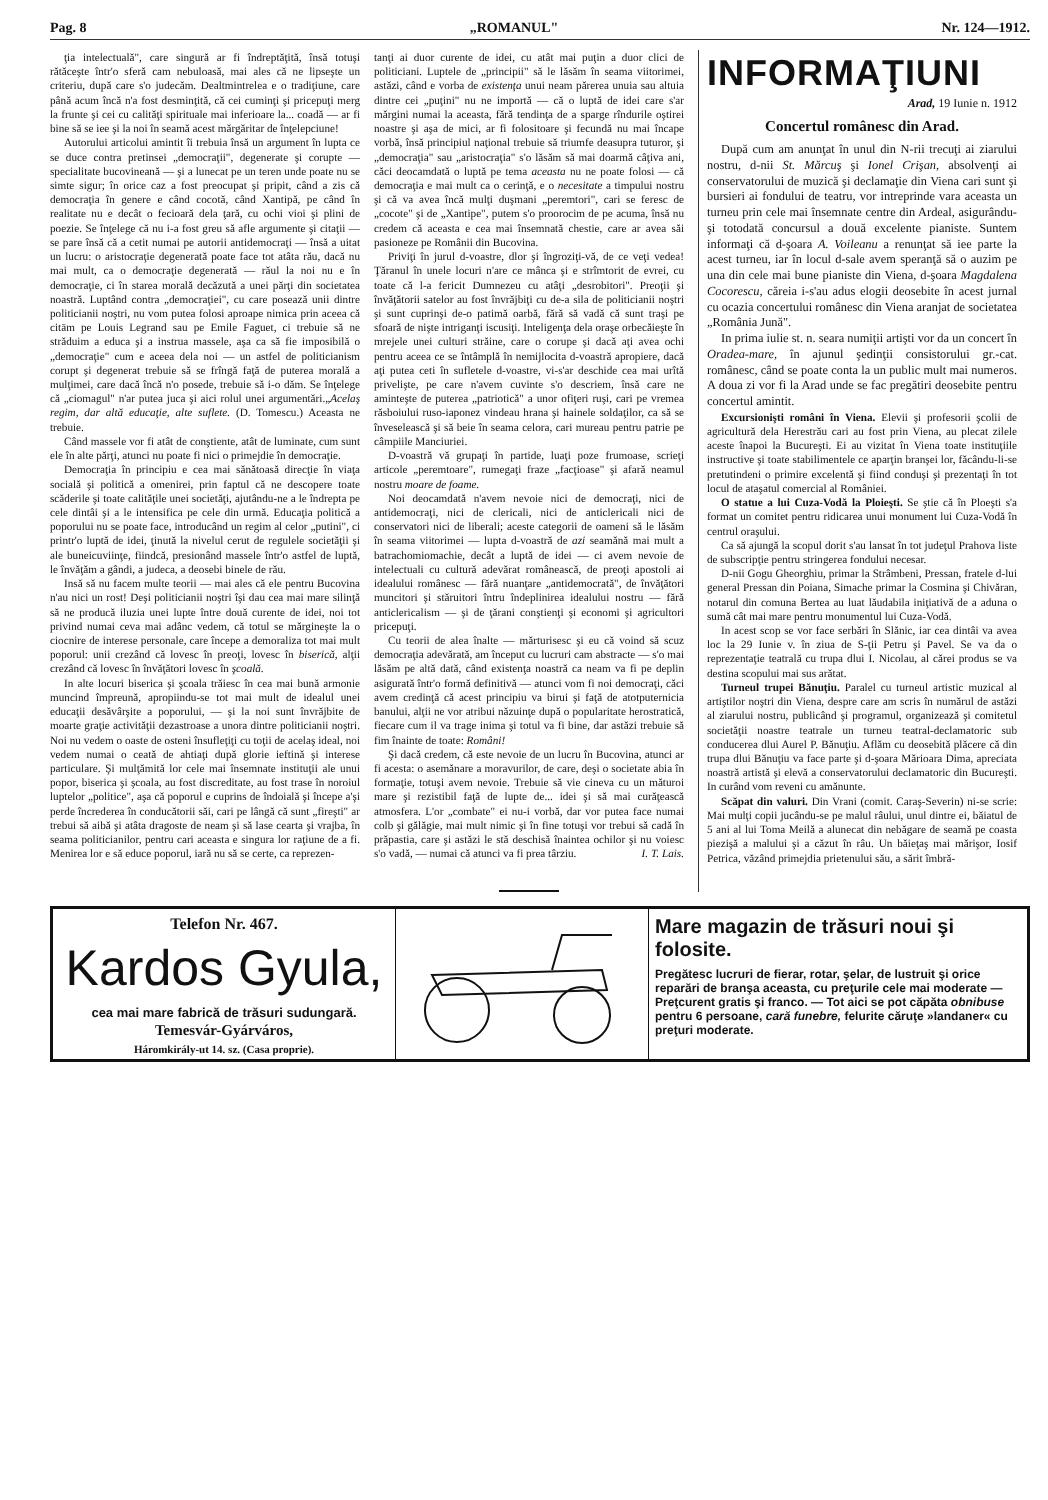Pag. 8 „ROMANUL" Nr. 124—1912.
ţia intelectuală", care singură ar fi îndreptăţită, însă totuşi rătăceşte într'o sferă cam nebuloasă, mai ales că ne lipseşte un criteriu, după care s'o judecăm. Dealtmintrelea e o tradiţiune, care până acum încă n'a fost desminţită, că cei cuminţi şi pricepuţi merg la frunte şi cei cu calităţi spirituale mai inferioare la... coadă — ar fi bine să se iee şi la noi în seamă acest mărgăritar de înţelepciune!
Autorului articolui amintit îi trebuia însă un argument în lupta ce se duce contra pretinsei „democraţii", degenerate şi corupte — specialitate bucovineană — şi a lunecat pe un teren unde poate nu se simte sigur; în orice caz a fost preocupat şi pripit, când a zis că democraţia în genere e când cocotă, când Xantipă, pe când în realitate nu e decât o fecioară dela ţară, cu ochi vioi şi plini de poezie. Se înţelege că nu i-a fost greu să afle argumente şi citaţii — se pare însă că a cetit numai pe autorii antidemocraţi — însă a uitat un lucru: o aristocraţie degenerată poate face tot atâta rău, dacă nu mai mult, ca o democraţie degenerată — răul la noi nu e în democraţie, ci în starea morală decăzută a unei părţi din societatea noastră. Luptând contra „democraţiei", cu care posează unii dintre politicianii noştri, nu vom putea folosi aproape nimica prin aceea că citām pe Louis Legrand sau pe Emile Faguet, ci trebuie să ne străduim a educa şi a instrua massele, aşa ca să fie imposibilă o „democraţie" cum e aceea dela noi — un astfel de politicianism corupt şi degenerat trebuie să se frîngă faţă de puterea morală a mulţimei, care dacă încă n'o posede, trebuie să i-o dăm. Se înţelege că „ciomagul" n'ar putea juca şi aici rolul unei argumentări.„Acelaş regim, dar altă educaţie, alte suflete. (D. Tomescu.) Aceasta ne trebuie.
Când massele vor fi atât de conştiente, atât de luminate, cum sunt ele în alte părţi, atunci nu poate fi nici o primejdie în democraţie.
Democraţia în principiu e cea mai sănătoasă direcţie în viaţa socială şi politică a omenirei, prin faptul că ne descopere toate scăderile şi toate calităţile unei societăţi, ajutându-ne a le îndrepta pe cele dintâi şi a le intensifica pe cele din urmă. Educaţia politică a poporului nu se poate face, introducând un regim al celor „putini", ci printr'o luptă de idei, ţinută la nivelul cerut de regulele societăţii şi ale buneicuviinţe, fiindcă, presionând massele într'o astfel de luptă, le învăţăm a gândi, a judeca, a deosebi binele de rău.
Insă să nu facem multe teorii — mai ales că ele pentru Bucovina n'au nici un rost! Deşi politicianii noştri îşi dau cea mai mare silinţă să ne producă iluzia unei lupte între două curente de idei, noi tot privind numai ceva mai adânc vedem, că totul se mărgineşte la o ciocnire de interese personale, care începe a demoraliza tot mai mult poporul: unii crezând că lovesc în preoţi, lovesc în biserică, alţii crezând că lovesc în învăţători lovesc în şcoală.
In alte locuri biserica şi şcoala trăiesc în cea mai bună armonie muncind împreună, apropiindu-se tot mai mult de idealul unei educaţii desăvârşite a poporului, — şi la noi sunt învrăjbite de moarte graţie activităţii dezastroase a unora dintre politicianii noştri. Noi nu vedem o oaste de osteni însufleţiţi cu toţii de acelaş ideal, noi vedem numai o ceată de ahtiaţi după glorie ieftină şi interese particulare. Şi mulţămită lor cele mai însemnate instituţii ale unui popor, biserica şi şcoala, au fost discreditate, au fost trase în noroiul luptelor „politice", aşa că poporul e cuprins de îndoială şi începe a'şi perde încrederea în conducătorii săi, cari pe lângă că sunt „fireşti" ar trebui să aibă şi atâta dragoste de neam şi să lase cearta şi vrajba, în seama politicianilor, pentru cari aceasta e singura lor raţiune de a fi. Menirea lor e să educe poporul, iară nu să se certe, ca reprezen-
tanţi ai duor curente de idei, cu atât mai puţin a duor clici de politiciani. Luptele de „principii" să le lăsăm în seama viitorimei, astăzi, când e vorba de existenţa unui neam părerea unuia sau altuia dintre cei „puţini" nu ne importă — că o luptă de idei care s'ar mărgini numai la aceasta, fără tendinţa de a sparge rîndurile oştirei noastre şi aşa de mici, ar fi folositoare şi fecundă nu mai încape vorbă, însă principiul naţional trebuie să triumfe deasupra tuturor, şi „democraţia" sau „aristocraţia" s'o lăsăm să mai doarmă câţiva ani, căci deocamdată o luptă pe tema aceasta nu ne poate folosi — că democraţia e mai mult ca o cerinţă, e o necesitate a timpului nostru şi că va avea încă mulţi duşmani „peremtori", cari se feresc de „cocote" şi de „Xantipe", putem s'o proorocim de pe acuma, însă nu credem că aceasta e cea mai însemnată chestie, care ar avea săi pasioneze pe Românii din Bucovina.
Priviţi în jurul d-voastre, dlor şi îngroziţi-vă, de ce veţi vedea! Ţăranul în unele locuri n'are ce mânca şi e strîmtorit de evrei, cu toate că l-a fericit Dumnezeu cu atâţi „desrobitori". Preoţii şi învăţătorii satelor au fost învrăjbiţi cu de-a sila de politicianii noştri şi sunt cuprinşi de-o patimă oarbă, fără să vadă că sunt traşi pe sfoară de nişte intriganţi iscusiţi. Inteligenţa dela oraşe orbecăieşte în mrejele unei culturi străine, care o corupe şi dacă aţi avea ochi pentru aceea ce se întâmplă în nemijlocita d-voastră apropiere, dacă aţi putea ceti în sufletele d-voastre, vi-s'ar deschide cea mai urîtă privelişte, pe care n'avem cuvinte s'o descriem, însă care ne aminteşte de puterea „patriotică" a unor ofiţeri ruşi, cari pe vremea răsboiului ruso-iaponez vindeau hrana şi hainele soldaţilor, ca să se înveselească şi să beie în seama celora, cari mureau pentru patrie pe câmpiile Manciuriei.
D-voastră vă grupaţi în partide, luaţi poze frumoase, scrieţi articole „peremtoare", rumegaţi fraze „facţioase" şi afară neamul nostru moare de foame.
Noi deocamdată n'avem nevoie nici de democraţi, nici de antidemocraţi, nici de clericali, nici de anticlericali nici de conservatori nici de liberali; aceste categorii de oameni să le lăsăm în seama viitorimei — lupta d-voastră de azi seamănă mai mult a batrachomiomachie, decât a luptă de idei — ci avem nevoie de intelectuali cu cultură adevărat românească, de preoţi apostoli ai idealului românesc — fără nuanţare „antidemocrată", de învăţători muncitori şi stăruitori întru îndeplinirea idealului nostru — fără anticlericalism — şi de ţărani conştienţi şi economi şi agricultori pricepuţi.
Cu teorii de alea înalte — mărturisesc şi eu că voind să scuz democraţia adevărată, am început cu lucruri cam abstracte — s'o mai lăsăm pe altă dată, când existenţa noastră ca neam va fi pe deplin asigurată într'o formă definitivă — atunci vom fi noi democraţi, căci avem credinţă că acest principiu va birui şi faţă de atotputernicia banului, alţii ne vor atribui năzuinţe după o popularitate herostratică, fiecare cum il va trage inima şi totul va fi bine, dar astăzi trebuie să fim înainte de toate: Români!
Şi dacă credem, că este nevoie de un lucru în Bucovina, atunci ar fi acesta: o asemănare a moravurilor, de care, deşi o societate abia în formaţie, totuşi avem nevoie. Trebuie să vie cineva cu un măturoi mare şi rezistibil faţă de lupte de... idei şi să mai curăţească atmosfera. L'or „combate" ei nu-i vorbă, dar vor putea face numai colb şi gălăgie, mai mult nimic şi în fine totuşi vor trebui să cadă în prăpastia, care şi astăzi le stă deschisă înaintea ochilor şi nu voiesc s'o vadă, — numai că atunci va fi prea târziu. I. T. Lais.
INFORMAŢIUNI
Arad, 19 Iunie n. 1912
Concertul românesc din Arad.
După cum am anunţat în unul din N-rii trecuţi ai ziarului nostru, d-nii St. Mărcuş şi Ionel Crişan, absolvenţi ai conservatorului de muzică şi declamaţie din Viena cari sunt şi bursieri ai fondului de teatru, vor intreprinde vara aceasta un turneu prin cele mai însemnate centre din Ardeal, asigurându-şi totodată concursul a două excelente pianiste. Suntem informaţi că d-şoara A. Voileanu a renunţat să iee parte la acest turneu, iar în locul d-sale avem speranţă să o auzim pe una din cele mai bune pianiste din Viena, d-şoara Magdalena Cocorescu, căreia i-s'au adus elogii deosebite în acest jurnal cu ocazia concertului românesc din Viena aranjat de societatea „România Jună".
In prima iulie st. n. seara numiţii artişti vor da un concert în Oradea-mare, în ajunul şedinţii consistorului gr.-cat. românesc, când se poate conta la un public mult mai numeros. A doua zi vor fi la Arad unde se fac pregătiri deosebite pentru concertul amintit.
Excursionişti români în Viena. Elevii şi profesorii şcolii de agricultură dela Herestrău cari au fost prin Viena, au plecat zilele aceste înapoi la Bucureşti. Ei au vizitat în Viena toate instituţiile instructive şi toate stabilimentele ce aparţin branşei lor, făcându-li-se pretutindeni o primire excelentă şi fiind conduşi şi prezentaţi în tot locul de ataşatul comercial al României.
O statue a lui Cuza-Vodă la Ploieşti. Se ştie că în Ploeşti s'a format un comitet pentru ridicarea unui monument lui Cuza-Vodă în centrul oraşului.
Ca să ajungă la scopul dorit s'au lansat în tot judeţul Prahova liste de subscripţie pentru stringerea fondului necesar.
D-nii Gogu Gheorghiu, primar la Strâmbeni, Pressan, fratele d-lui general Pressan din Poiana, Simache primar la Cosmina şi Chivăran, notarul din comuna Bertea au luat lăudabila iniţiativă de a aduna o sumă cât mai mare pentru monumentul lui Cuza-Vodă.
In acest scop se vor face serbări în Slănic, iar cea dintâi va avea loc la 29 Iunie v. în ziua de S-ţii Petru şi Pavel. Se va da o reprezentaţie teatrală cu trupa dlui I. Nicolau, al cărei produs se va destina scopului mai sus arătat.
Turneul trupei Bănuţiu. Paralel cu turneul artistic muzical al artiştilor noştri din Viena, despre care am scris în numărul de astăzi al ziarului nostru, publicând şi programul, organizează şi comitetul societăţii noastre teatrale un turneu teatral-declamatoric sub conducerea dlui Aurel P. Bănuţiu. Aflăm cu deosebită plăcere că din trupa dlui Bănuţiu va face parte şi d-şoara Mărioara Dima, apreciata noastră artistă şi elevă a conservatorului declamatoric din Bucureşti. In curând vom reveni cu amănunte.
Scăpat din valuri. Din Vrani (comit. Caraş-Severin) ni-se scrie: Mai mulţi copii jucându-se pe malul râului, unul dintre ei, băiatul de 5 ani al lui Toma Meilă a alunecat din nebăgare de seamă pe coasta piezişă a malului şi a căzut în râu. Un băieţaş mai mărişor, Iosif Petrica, văzând primejdia prietenului său, a sărit îmbră-
Telefon Nr. 467.
Kardos Gyula,
cea mai mare fabrică de trăsuri sudungară.
Temesvár-Gyárváros,
Háromkirály-ut 14. sz. (Casa proprie).
Mare magazin de trăsuri noui şi folosite.
Pregătesc lucruri de fierar, rotar, şelar, de lustruit şi orice reparări de branşa aceasta, cu preţurile cele mai moderate — Preţcurent gratis şi franco. — Tot aici se pot căpăta obnibuse pentru 6 persoane, cară funebre, felurite căruţe »landaner« cu preţuri moderate.